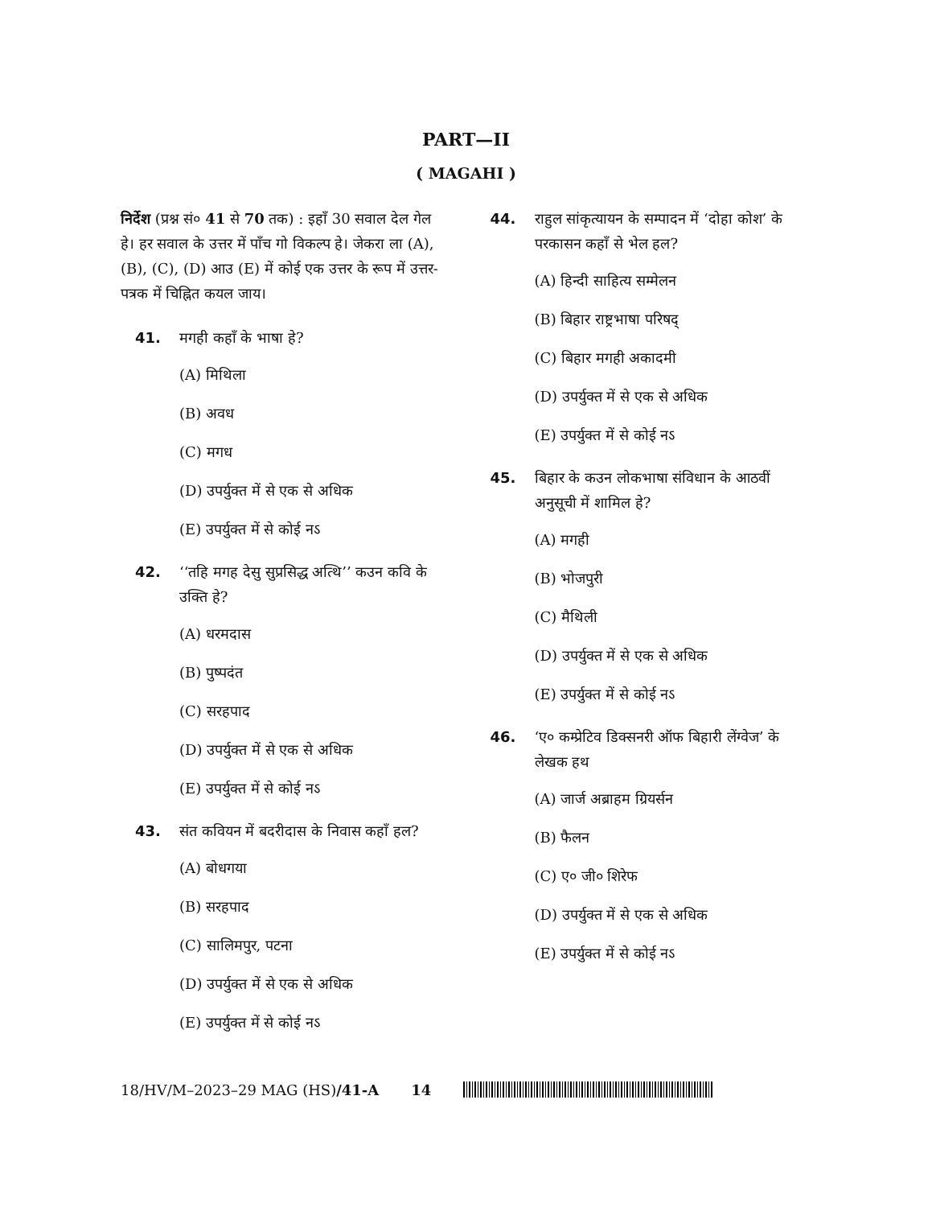PART—II
( MAGAHI )
निर्देश (प्रश्न सं० 41 से 70 तक) : इहाँ 30 सवाल देल गेल हे। हर सवाल के उत्तर में पाँच गो विकल्प हे। जेकरा ला (A), (B), (C), (D) आउ (E) में कोई एक उत्तर के रूप में उत्तर-पत्रक में चिह्नित कयल जाय।
41. मगही कहाँ के भाषा हे?
(A) मिथिला
(B) अवध
(C) मगध
(D) उपर्युक्त में से एक से अधिक
(E) उपर्युक्त में से कोई नऽ
42. ‘‘तहि मगह देसु सुप्रसिद्ध अत्थि’’ कउन कवि के उक्ति हे?
(A) धरमदास
(B) पुष्पदंत
(C) सरहपाद
(D) उपर्युक्त में से एक से अधिक
(E) उपर्युक्त में से कोई नऽ
43. संत कवियन में बदरीदास के निवास कहाँ हल?
(A) बोधगया
(B) सरहपाद
(C) सालिमपुर, पटना
(D) उपर्युक्त में से एक से अधिक
(E) उपर्युक्त में से कोई नऽ
44. राहुल सांकृत्यायन के सम्पादन में ‘दोहा कोश’ के परकासन कहाँ से भेल हल?
(A) हिन्दी साहित्य सम्मेलन
(B) बिहार राष्ट्रभाषा परिषद्
(C) बिहार मगही अकादमी
(D) उपर्युक्त में से एक से अधिक
(E) उपर्युक्त में से कोई नऽ
45. बिहार के कउन लोकभाषा संविधान के आठवीं अनुसूची में शामिल हे?
(A) मगही
(B) भोजपुरी
(C) मैथिली
(D) उपर्युक्त में से एक से अधिक
(E) उपर्युक्त में से कोई नऽ
46. ‘ए० कम्प्रेटिव डिक्सनरी ऑफ बिहारी लेंग्वेज’ के लेखक हथ
(A) जार्ज अब्राहम ग्रियर्सन
(B) फैलन
(C) ए० जी० शिरेफ
(D) उपर्युक्त में से एक से अधिक
(E) उपर्युक्त में से कोई नऽ
18/HV/M–2023–29 MAG (HS)/41-A 14